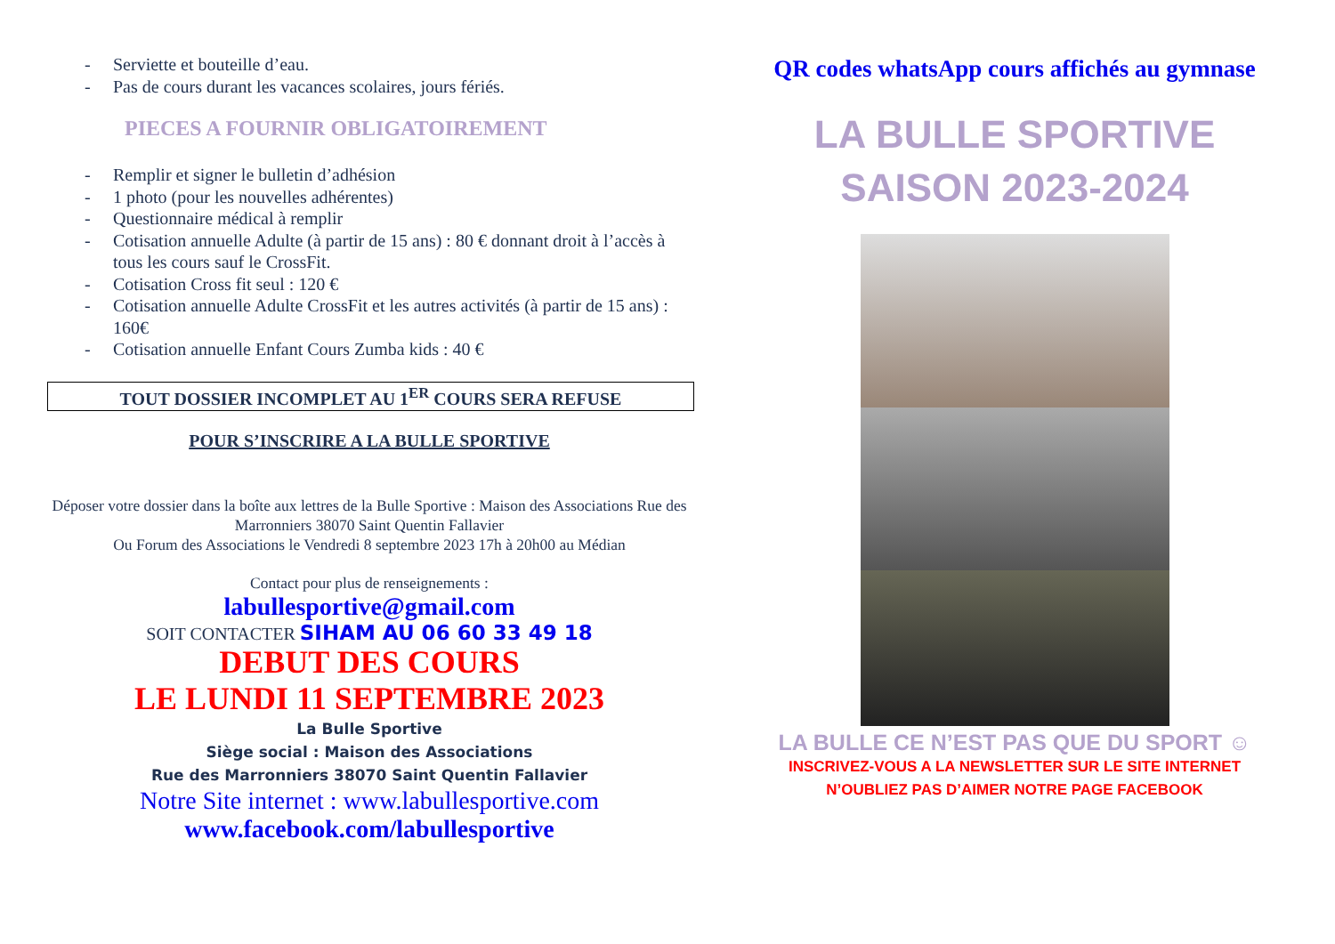- Serviette et bouteille d’eau.
- Pas de cours durant les vacances scolaires, jours fériés.
PIECES A FOURNIR OBLIGATOIREMENT
- Remplir et signer le bulletin d’adhésion
- 1 photo (pour les nouvelles adhérentes)
- Questionnaire médical à remplir
- Cotisation annuelle Adulte (à partir de 15 ans) : 80 € donnant droit à l’accès à tous les cours sauf le CrossFit.
- Cotisation Cross fit seul : 120 €
- Cotisation annuelle Adulte CrossFit et les autres activités (à partir de 15 ans) : 160€
- Cotisation annuelle Enfant Cours Zumba kids : 40 €
TOUT DOSSIER INCOMPLET AU 1<sup>ER</sup> COURS SERA REFUSE
POUR S’INSCRIRE A LA BULLE SPORTIVE
Déposer votre dossier dans la boîte aux lettres de la Bulle Sportive : Maison des Associations Rue des Marronniers 38070 Saint Quentin Fallavier
Ou Forum des Associations le Vendredi 8 septembre 2023 17h à 20h00 au Médian
Contact pour plus de renseignements :
labullesportive@gmail.com
SOIT CONTACTER SIHAM AU 06 60 33 49 18
DEBUT DES COURS
LE LUNDI 11 SEPTEMBRE 2023
La Bulle Sportive
Siège social : Maison des Associations
Rue des Marronniers 38070 Saint Quentin Fallavier
Notre Site internet : www.labullesportive.com
www.facebook.com/labullesportive
QR codes whatsApp cours affichés au gymnase
LA BULLE SPORTIVE
SAISON 2023-2024
LA BULLE CE N’EST PAS QUE DU SPORT ☺
INSCRIVEZ-VOUS A LA NEWSLETTER SUR LE SITE INTERNET
N’OUBLIEZ PAS D’AIMER NOTRE PAGE FACEBOOK